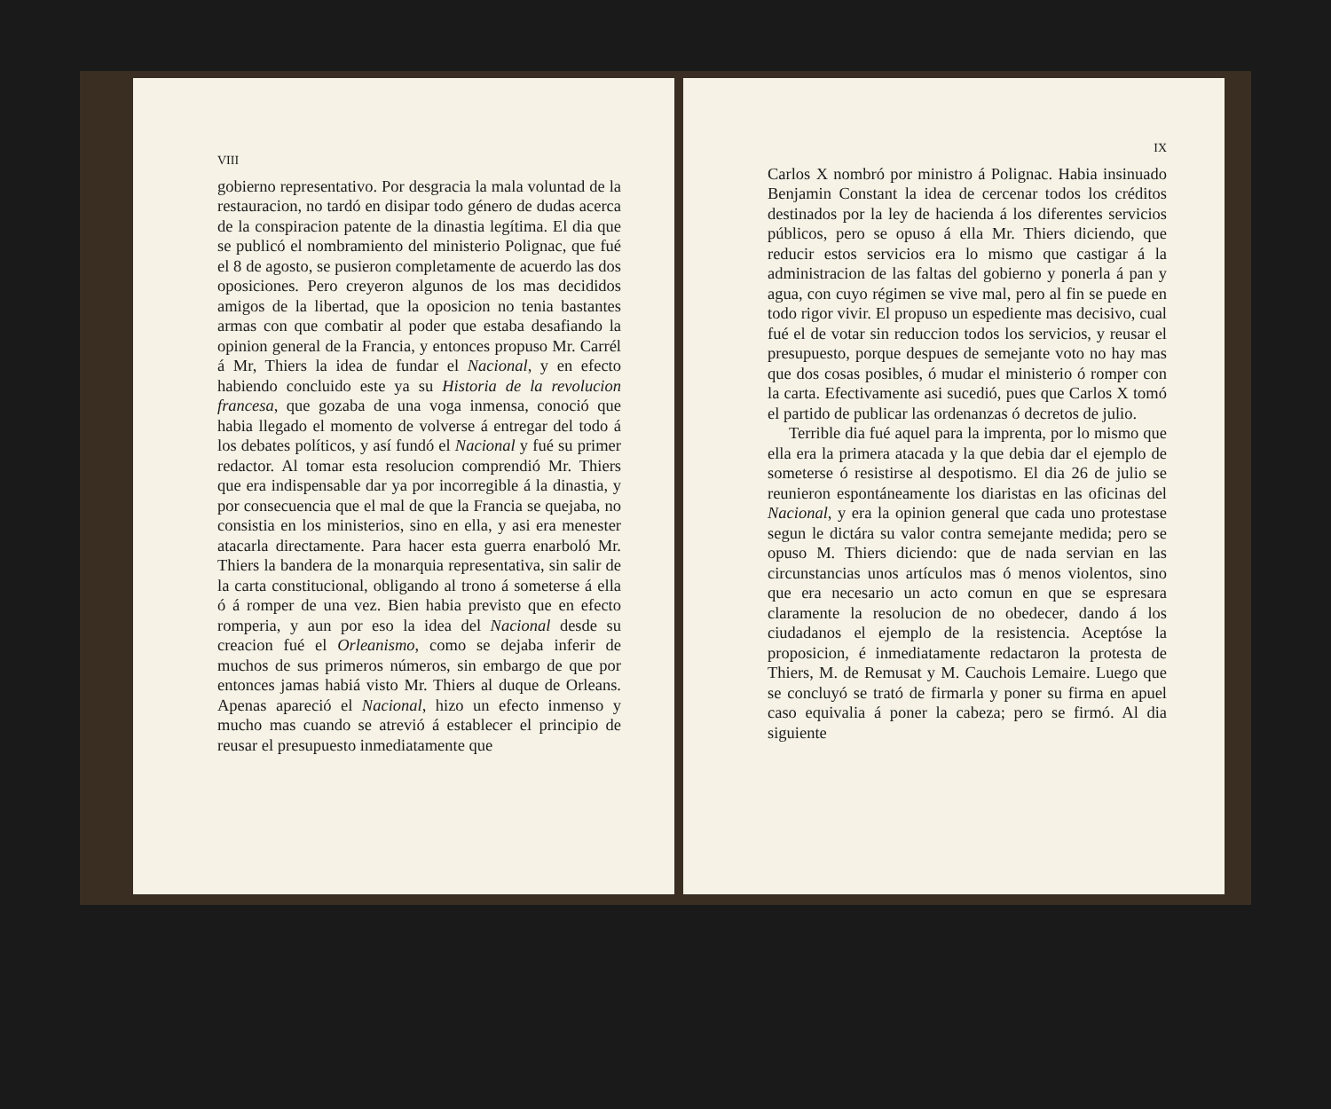VIII
gobierno representativo. Por desgracia la mala voluntad de la restauracion, no tardó en disipar todo género de dudas acerca de la conspiracion patente de la dinastia legítima. El dia que se publicó el nombramiento del ministerio Polignac, que fué el 8 de agosto, se pusieron completamente de acuerdo las dos oposiciones. Pero creyeron algunos de los mas decididos amigos de la libertad, que la oposicion no tenia bastantes armas con que combatir al poder que estaba desafiando la opinion general de la Francia, y entonces propuso Mr. Carrél á Mr, Thiers la idea de fundar el Nacional, y en efecto habiendo concluido este ya su Historia de la revolucion francesa, que gozaba de una voga inmensa, conoció que habia llegado el momento de volverse á entregar del todo á los debates políticos, y así fundó el Nacional y fué su primer redactor. Al tomar esta resolucion comprendió Mr. Thiers que era indispensable dar ya por incorregible á la dinastia, y por consecuencia que el mal de que la Francia se quejaba, no consistia en los ministerios, sino en ella, y asi era menester atacarla directamente. Para hacer esta guerra enarboló Mr. Thiers la bandera de la monarquia representativa, sin salir de la carta constitucional, obligando al trono á someterse á ella ó á romper de una vez. Bien habia previsto que en efecto romperia, y aun por eso la idea del Nacional desde su creacion fué el Orleanismo, como se dejaba inferir de muchos de sus primeros números, sin embargo de que por entonces jamas habiá visto Mr. Thiers al duque de Orleans. Apenas apareció el Nacional, hizo un efecto inmenso y mucho mas cuando se atrevió á establecer el principio de reusar el presupuesto inmediatamente que
IX
Carlos X nombró por ministro á Polignac. Habia insinuado Benjamin Constant la idea de cercenar todos los créditos destinados por la ley de hacienda á los diferentes servicios públicos, pero se opuso á ella Mr. Thiers diciendo, que reducir estos servicios era lo mismo que castigar á la administracion de las faltas del gobierno y ponerla á pan y agua, con cuyo régimen se vive mal, pero al fin se puede en todo rigor vivir. El propuso un espediente mas decisivo, cual fué el de votar sin reduccion todos los servicios, y reusar el presupuesto, porque despues de semejante voto no hay mas que dos cosas posibles, ó mudar el ministerio ó romper con la carta. Efectivamente asi sucedió, pues que Carlos X tomó el partido de publicar las ordenanzas ó decretos de julio.
Terrible dia fué aquel para la imprenta, por lo mismo que ella era la primera atacada y la que debia dar el ejemplo de someterse ó resistirse al despotismo. El dia 26 de julio se reunieron espontáneamente los diaristas en las oficinas del Nacional, y era la opinion general que cada uno protestase segun le dictára su valor contra semejante medida; pero se opuso M. Thiers diciendo: que de nada servian en las circunstancias unos artículos mas ó menos violentos, sino que era necesario un acto comun en que se espresara claramente la resolucion de no obedecer, dando á los ciudadanos el ejemplo de la resistencia. Aceptóse la proposicion, é inmediatamente redactaron la protesta de Thiers, M. de Remusat y M. Cauchois Lemaire. Luego que se concluyó se trató de firmarla y poner su firma en apuel caso equivalia á poner la cabeza; pero se firmó. Al dia siguiente